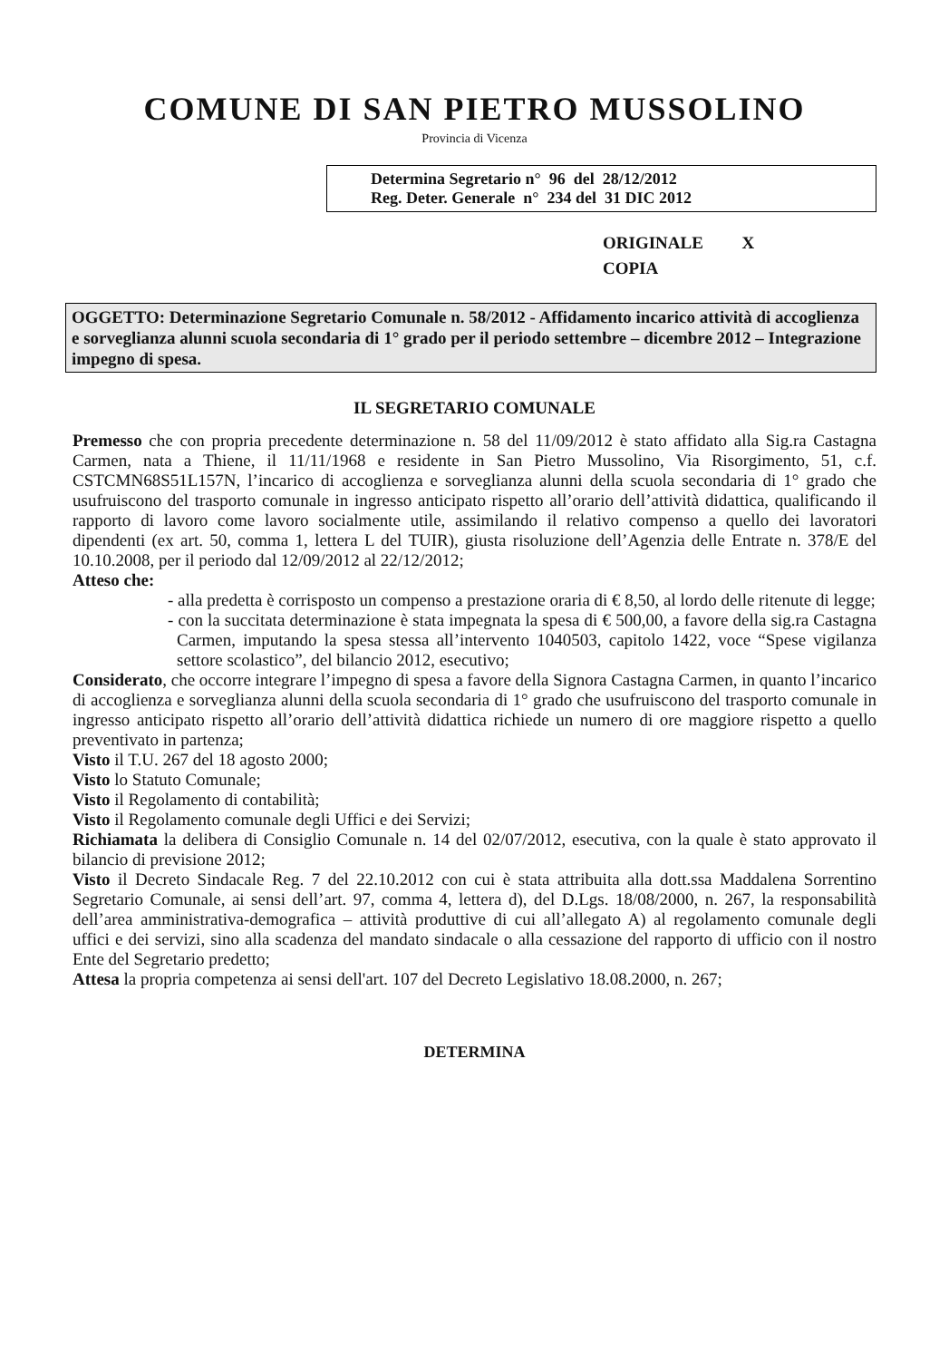COMUNE DI SAN PIETRO MUSSOLINO
Provincia di Vicenza
Determina Segretario n° 96 del 28/12/2012
Reg. Deter. Generale n° 234 del 31 DIC 2012
ORIGINALE X
COPIA
OGGETTO: Determinazione Segretario Comunale n. 58/2012 - Affidamento incarico attività di accoglienza e sorveglianza alunni scuola secondaria di 1° grado per il periodo settembre – dicembre 2012 – Integrazione impegno di spesa.
IL SEGRETARIO COMUNALE
Premesso che con propria precedente determinazione n. 58 del 11/09/2012 è stato affidato alla Sig.ra Castagna Carmen, nata a Thiene, il 11/11/1968 e residente in San Pietro Mussolino, Via Risorgimento, 51, c.f. CSTCMN68S51L157N, l’incarico di accoglienza e sorveglianza alunni della scuola secondaria di 1° grado che usufruiscono del trasporto comunale in ingresso anticipato rispetto all’orario dell’attività didattica, qualificando il rapporto di lavoro come lavoro socialmente utile, assimilando il relativo compenso a quello dei lavoratori dipendenti (ex art. 50, comma 1, lettera L del TUIR), giusta risoluzione dell’Agenzia delle Entrate n. 378/E del 10.10.2008, per il periodo dal 12/09/2012 al 22/12/2012;
Atteso che:
- alla predetta è corrisposto un compenso a prestazione oraria di € 8,50, al lordo delle ritenute di legge;
- con la succitata determinazione è stata impegnata la spesa di € 500,00, a favore della sig.ra Castagna Carmen, imputando la spesa stessa all’intervento 1040503, capitolo 1422, voce “Spese vigilanza settore scolastico”, del bilancio 2012, esecutivo;
Considerato, che occorre integrare l’impegno di spesa a favore della Signora Castagna Carmen, in quanto l’incarico di accoglienza e sorveglianza alunni della scuola secondaria di 1° grado che usufruiscono del trasporto comunale in ingresso anticipato rispetto all’orario dell’attività didattica richiede un numero di ore maggiore rispetto a quello preventivato in partenza;
Visto il T.U. 267 del 18 agosto 2000;
Visto lo Statuto Comunale;
Visto il Regolamento di contabilità;
Visto il Regolamento comunale degli Uffici e dei Servizi;
Richiamata la delibera di Consiglio Comunale n. 14 del 02/07/2012, esecutiva, con la quale è stato approvato il bilancio di previsione 2012;
Visto il Decreto Sindacale Reg. 7 del 22.10.2012 con cui è stata attribuita alla dott.ssa Maddalena Sorrentino Segretario Comunale, ai sensi dell’art. 97, comma 4, lettera d), del D.Lgs. 18/08/2000, n. 267, la responsabilità dell’area amministrativa-demografica – attività produttive di cui all’allegato A) al regolamento comunale degli uffici e dei servizi, sino alla scadenza del mandato sindacale o alla cessazione del rapporto di ufficio con il nostro Ente del Segretario predetto;
Attesa la propria competenza ai sensi dell'art. 107 del Decreto Legislativo 18.08.2000, n. 267;
DETERMINA